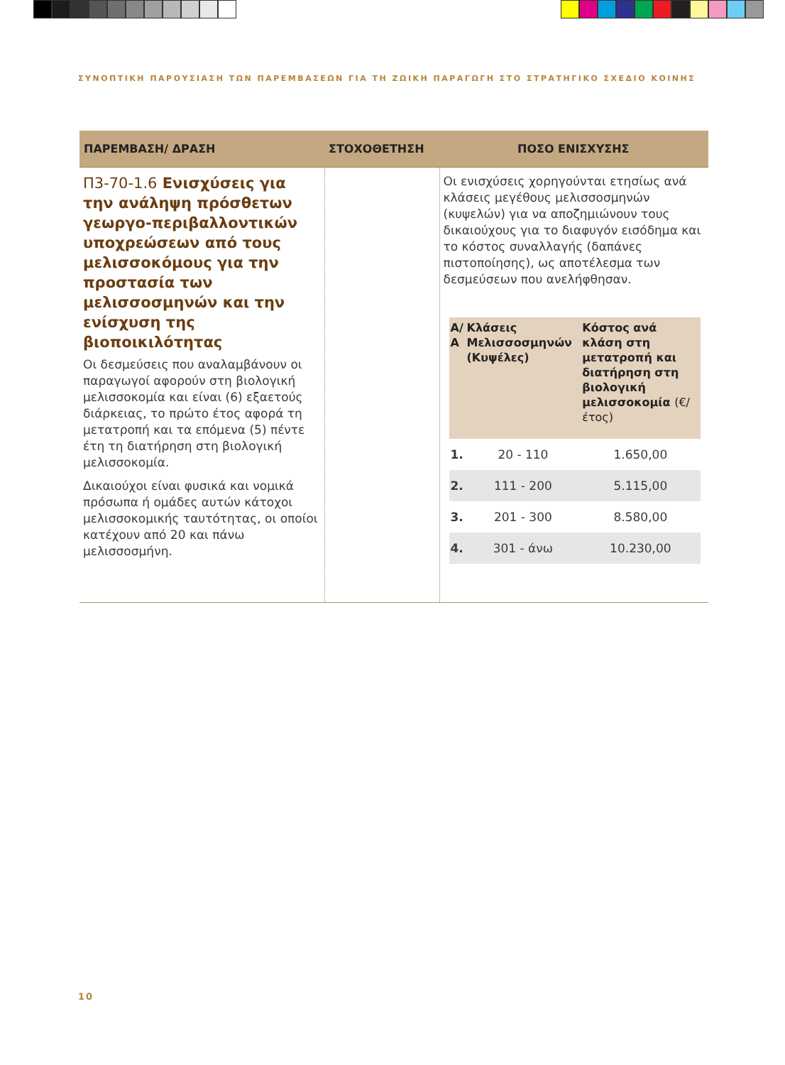ΣΥΝΟΠΤΙΚΗ ΠΑΡΟΥΣΙΑΣΗ ΤΩΝ ΠΑΡΕΜΒΑΣΕΩΝ ΓΙΑ ΤΗ ΖΩΙΚΗ ΠΑΡΑΓΩΓΗ ΣΤΟ ΣΤΡΑΤΗΓΙΚΟ ΣΧΕΔΙΟ ΚΟΙΝΗΣ
| ΠΑΡΕΜΒΑΣΗ/ ΔΡΑΣΗ | ΣΤΟΧΟΘΕΤΗΣΗ | ΠΟΣΟ ΕΝΙΣΧΥΣΗΣ |
| --- | --- | --- |
| Π3-70-1.6 Ενισχύσεις για την ανάληψη πρόσθετων γεωργο-περιβαλλοντικών υποχρεώσεων από τους μελισσοκόμους για την προστασία των μελισσοσμηνών και την ενίσχυση της βιοποικιλότητας Οι δεσμεύσεις που αναλαμβάνουν οι παραγωγοί αφορούν στη βιολογική μελισσοκομία και είναι (6) εξαετούς διάρκειας, το πρώτο έτος αφορά τη μετατροπή και τα επόμενα (5) πέντε έτη τη διατήρηση στη βιολογική μελισσοκομία. Δικαιούχοι είναι φυσικά και νομικά πρόσωπα ή ομάδες αυτών κάτοχοι μελισσοκομικής ταυτότητας, οι οποίοι κατέχουν από 20 και πάνω μελισσοσμήνη. | | Οι ενισχύσεις χορηγούνται ετησίως ανά κλάσεις μεγέθους μελισσοσμηνών (κυψελών) για να αποζημιώνουν τους δικαιούχους για το διαφυγόν εισόδημα και το κόστος συναλλαγής (δαπάνες πιστοποίησης), ως αποτέλεσμα των δεσμεύσεων που ανελήφθησαν. / Α/Α / Κλάσεις Μελισσοσμηνών (Κυψέλες) / Κόστος ανά κλάση στη μετατροπή και διατήρηση στη βιολογική μελισσοκομία (€/έτος) / / --- / --- / --- / / 1. / 20 - 110 / 1.650,00 / / 2. / 111 - 200 / 5.115,00 / / 3. / 201 - 300 / 8.580,00 / / 4. / 301 - άνω / 10.230,00 / |
10